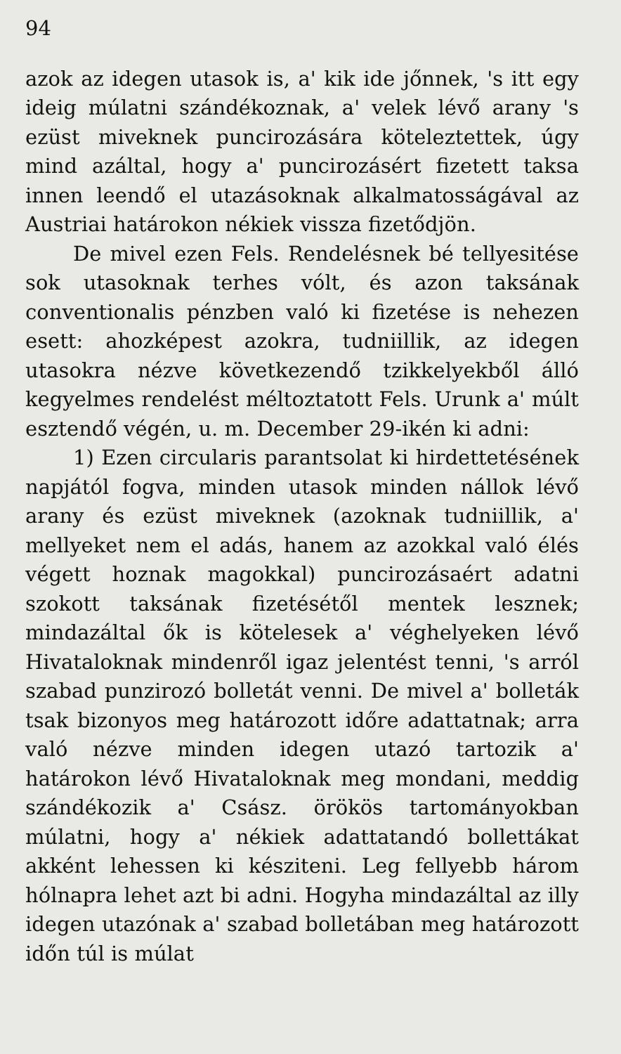94
azok az idegen utasok is, a' kik ide jőnnek, 's itt egy ideig múlatni szándékoznak, a' velek lévő arany 's ezüst miveknek puncirozására kötelez­tettek, úgy mind azáltal, hogy a' puncirozásért fizetett taksa innen leendő el utazásoknak alkal­matosságával az Austriai határokon nékiek vissza fizetődjön.
De mivel ezen Fels. Rendelésnek bé tellyesi­tése sok utasoknak terhes vólt, és azon taksának conventionalis pénzben való ki fizetése is nehezen esett: ahozképest azokra, tudniillik, az idegen utasokra nézve következendő tzikkelyekből álló kegyelmes rendelést méltoztatott Fels. Urunk a' múlt esztendő végén, u. m. December 29-ikén ki adni:
1) Ezen circularis parantsolat ki hirdetteté­sének napjától fogva, minden utasok minden nál­lok lévő arany és ezüst miveknek (azoknak tud­niillik, a' mellyeket nem el adás, hanem az azok­kal való élés végett hoznak magokkal) punciro­zásaért adatni szokott taksának fizetésétől men­tek lesznek; mindazáltal ők is kötelesek a' vég­helyeken lévő Hivataloknak mindenről igaz jelen­tést tenni, 's arról szabad punzirozó bolletát venni. De mivel a' bolleták tsak bizonyos meg határozott időre adattatnak; arra való nézve minden idegen utazó tartozik a' határokon lévő Hivataloknak meg mondani, meddig szándékozik a' Csász. örö­kös tartományokban múlatni, hogy a' nékiek adat­tatandó bollettákat akként lehessen ki késziteni. Leg fellyebb három hólnapra lehet azt bi adni. Hogyha mindazáltal az illy idegen utazónak a' szabad bolletában meg határozott időn túl is múlat­